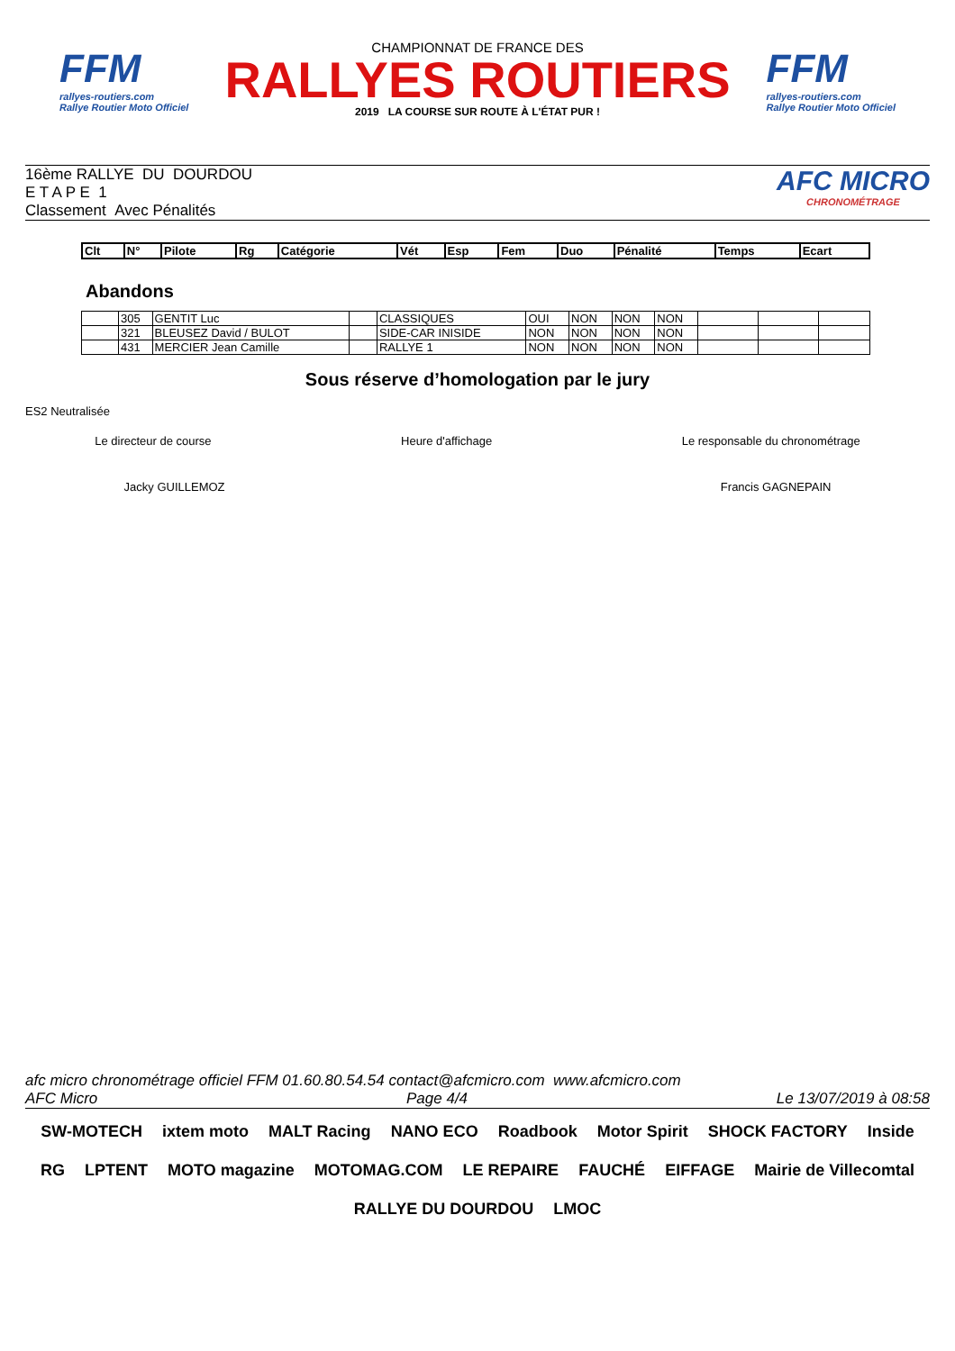FFM
rallyes-routiers.com
Rallye Routier Moto Officiel
CHAMPIONNAT DE FRANCE DES
RALLYES ROUTIERS
2019 LA COURSE SUR ROUTE À L'ÉTAT PUR !
FFM
rallyes-routiers.com
Rallye Routier Moto Officiel
16ème RALLYE DU DOURDOU
E T A P E 1
Classement Avec Pénalités
AFC MICRO
CHRONOMÉTRAGE
| Clt | N° | Pilote | Rg | Catégorie | Vét | Esp | Fem | Duo | Pénalité | Temps | Ecart |
| --- | --- | --- | --- | --- | --- | --- | --- | --- | --- | --- | --- |
Abandons
| | 305 | GENTIT Luc | | CLASSIQUES | OUI | NON | NON | NON | | | |
| | 321 | BLEUSEZ David / BULOT | | SIDE-CAR INISIDE | NON | NON | NON | NON | | | |
| | 431 | MERCIER Jean Camille | | RALLYE 1 | NON | NON | NON | NON | | | |
Sous réserve d’homologation par le jury
ES2 Neutralisée
Le directeur de course Heure d'affichage Le responsable du chronométrage
Jacky GUILLEMOZ Francis GAGNEPAIN
afc micro chronométrage officiel FFM 01.60.80.54.54 contact@afcmicro.com www.afcmicro.com
AFC Micro Page 4/4 Le 13/07/2019 à 08:58
SW-MOTECH ixtem moto MALT Racing NANO ECO Roadbook Motor Spirit SHOCK FACTORY Inside RG LPTENT MOTO magazine MOTOMAG.COM LE REPAIRE FAUCHÉ EIFFAGE Mairie de Villecomtal RALLYE DU DOURDOU LMOC